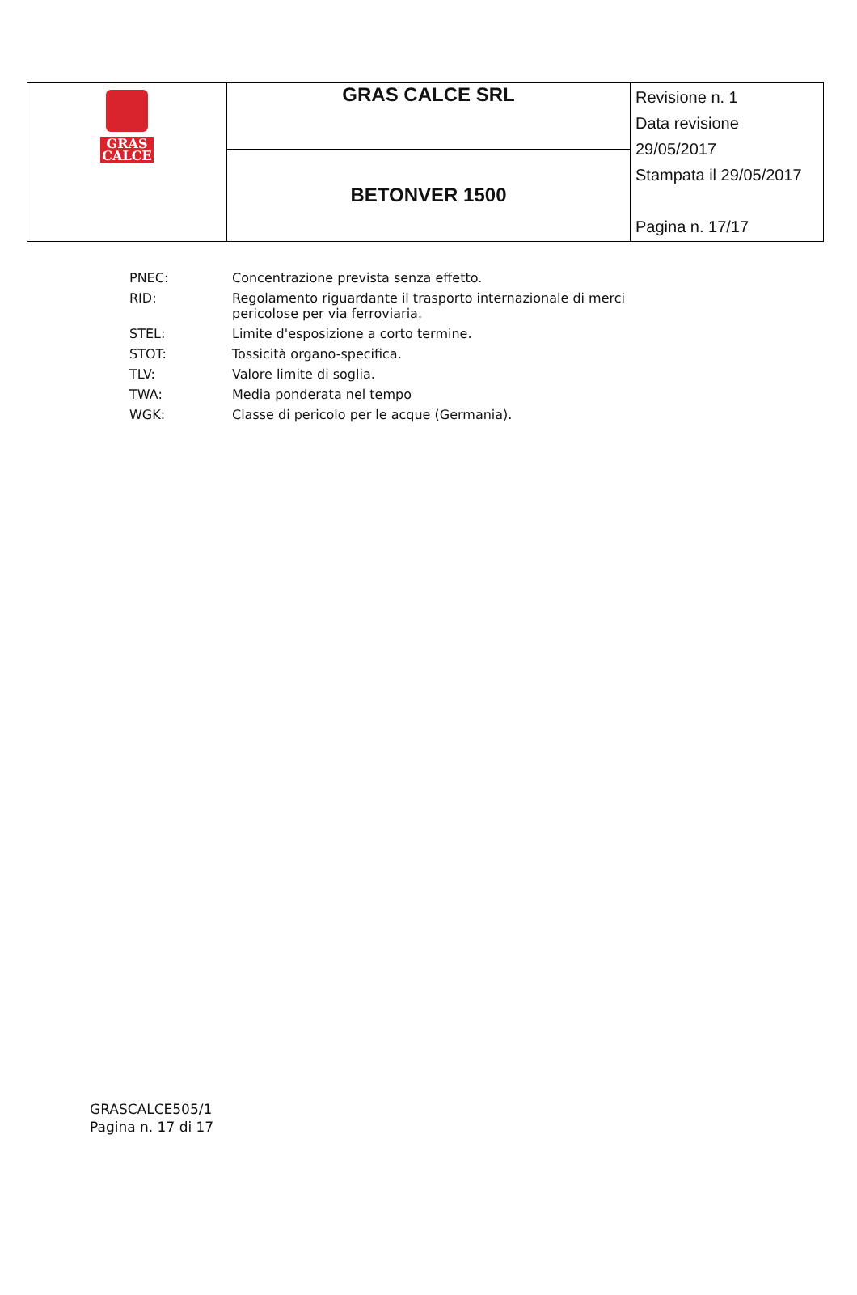| GRAS CALCE | GRAS CALCE SRL | Revisione n. 1 Data revisione 29/05/2017 Stampata il 29/05/2017 Pagina n. 17/17 |
| | BETONVER 1500 | |
| PNEC: | Concentrazione prevista senza effetto. |
| RID: | Regolamento riguardante il trasporto internazionale di merci pericolose per via ferroviaria. |
| STEL: | Limite d'esposizione a corto termine. |
| STOT: | Tossicità organo-specifica. |
| TLV: | Valore limite di soglia. |
| TWA: | Media ponderata nel tempo |
| WGK: | Classe di pericolo per le acque (Germania). |
GRASCALCE505/1
Pagina n. 17 di 17